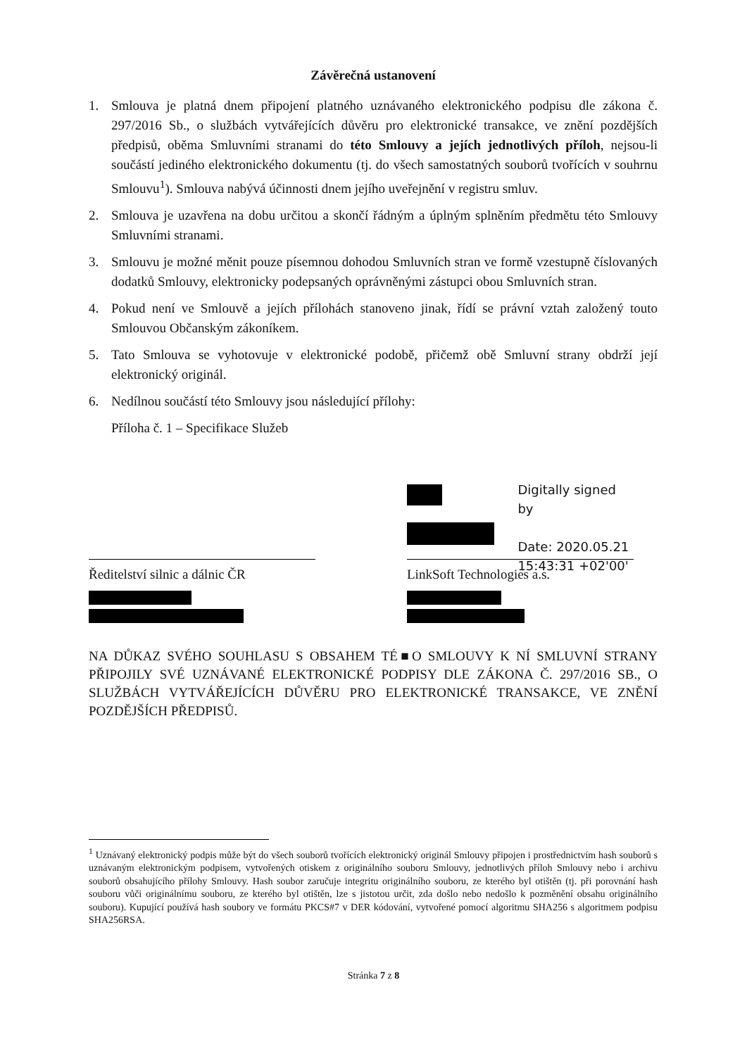Závěrečná ustanovení
1. Smlouva je platná dnem připojení platného uznávaného elektronického podpisu dle zákona č. 297/2016 Sb., o službách vytvářejících důvěru pro elektronické transakce, ve znění pozdějších předpisů, oběma Smluvními stranami do této Smlouvy a jejích jednotlivých příloh, nejsou-li součástí jediného elektronického dokumentu (tj. do všech samostatných souborů tvořících v souhrnu Smlouvu<sup>1</sup>). Smlouva nabývá účinnosti dnem jejího uveřejnění v registru smluv.
2. Smlouva je uzavřena na dobu určitou a skončí řádným a úplným splněním předmětu této Smlouvy Smluvními stranami.
3. Smlouvu je možné měnit pouze písemnou dohodou Smluvních stran ve formě vzestupně číslovaných dodatků Smlouvy, elektronicky podepsaných oprávněnými zástupci obou Smluvních stran.
4. Pokud není ve Smlouvě a jejích přílohách stanoveno jinak, řídí se právní vztah založený touto Smlouvou Občanským zákoníkem.
5. Tato Smlouva se vyhotovuje v elektronické podobě, přičemž obě Smluvní strany obdrží její elektronický originál.
6. Nedílnou součástí této Smlouvy jsou následující přílohy:
Příloha č. 1 – Specifikace Služeb
Ředitelství silnic a dálnic ČR
Digitally signed by
Date: 2020.05.21
15:43:31 +02'00'
LinkSoft Technologies a.s.
NA DŮKAZ SVÉHO SOUHLASU S OBSAHEM TÉ■O SMLOUVY K NÍ SMLUVNÍ STRANY PŘIPOJILY SVÉ UZNÁVANÉ ELEKTRONICKÉ PODPISY DLE ZÁKONA Č. 297/2016 SB., O SLUŽBÁCH VYTVÁŘEJÍCÍCH DŮVĚRU PRO ELEKTRONICKÉ TRANSAKCE, VE ZNĚNÍ POZDĚJŠÍCH PŘEDPISŮ.
<sup>1</sup> Uznávaný elektronický podpis může být do všech souborů tvořících elektronický originál Smlouvy připojen i prostřednictvím hash souborů s uznávaným elektronickým podpisem, vytvořených otiskem z originálního souboru Smlouvy, jednotlivých příloh Smlouvy nebo i archivu souborů obsahujícího přílohy Smlouvy. Hash soubor zaručuje integritu originálního souboru, ze kterého byl otištěn (tj. při porovnání hash souboru vůči originálnímu souboru, ze kterého byl otištěn, lze s jistotou určit, zda došlo nebo nedošlo k pozměnění obsahu originálního souboru). Kupující používá hash soubory ve formátu PKCS#7 v DER kódování, vytvořené pomocí algoritmu SHA256 s algoritmem podpisu SHA256RSA.
Stránka 7 z 8